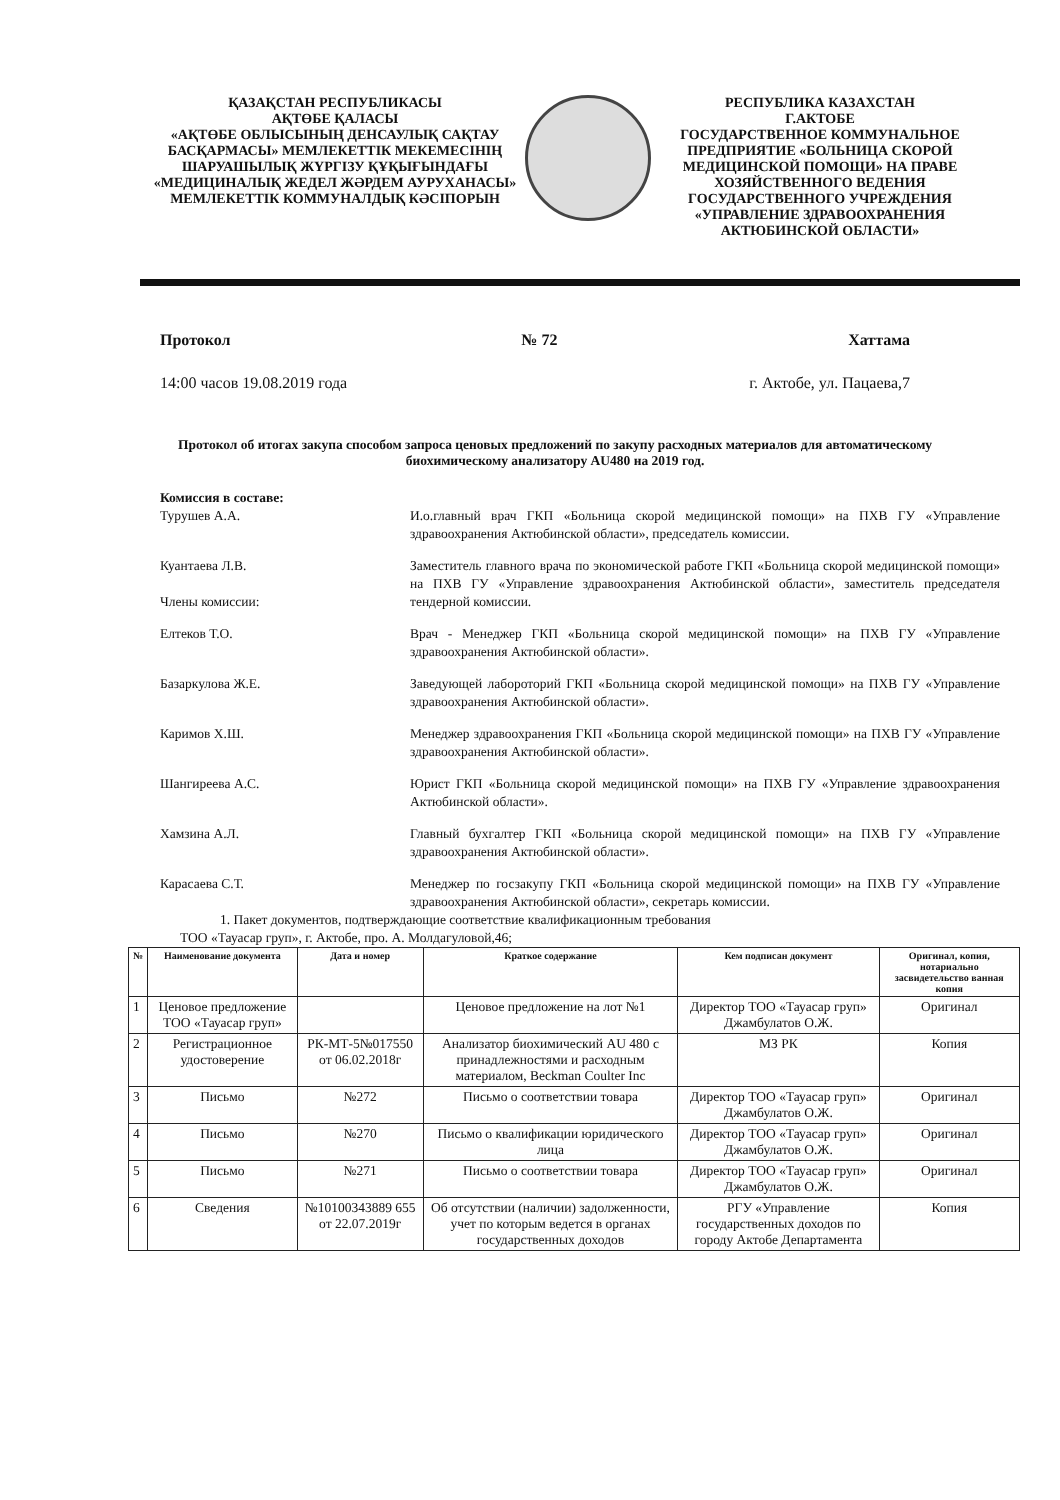ҚАЗАҚСТАН РЕСПУБЛИКАСЫ
АҚТӨБЕ ҚАЛАСЫ
«АҚТӨБЕ ОБЛЫСЫНЫҢ ДЕНСАУЛЫҚ САҚТАУ БАСҚАРМАСЫ» МЕМЛЕКЕТТІК МЕКЕМЕСІНІҢ ШАРУАШЫЛЫҚ ЖҮРГІЗУ ҚҰҚЫҒЫНДАҒЫ «МЕДИЦИНАЛЫҚ ЖЕДЕЛ ЖӘРДЕМ АУРУХАНАСЫ» МЕМЛЕКЕТТІК КОММУНАЛДЫҚ КӘСІПОРЫН
РЕСПУБЛИКА КАЗАХСТАН
Г.АКТОБЕ
ГОСУДАРСТВЕННОЕ КОММУНАЛЬНОЕ ПРЕДПРИЯТИЕ «БОЛЬНИЦА СКОРОЙ МЕДИЦИНСКОЙ ПОМОЩИ» НА ПРАВЕ ХОЗЯЙСТВЕННОГО ВЕДЕНИЯ ГОСУДАРСТВЕННОГО УЧРЕЖДЕНИЯ «УПРАВЛЕНИЕ ЗДРАВООХРАНЕНИЯ АКТЮБИНСКОЙ ОБЛАСТИ»
Протокол № 72 Хаттама
14:00 часов 19.08.2019 года г. Актобе, ул. Пацаева,7
Протокол об итогах закупа способом запроса ценовых предложений по закупу расходных материалов для автоматическому биохимическому анализатору AU480 на 2019 год.
Комиссия в составе:
Турушев А.А. И.о.главный врач ГКП «Больница скорой медицинской помощи» на ПХВ ГУ «Управление здравоохранения Актюбинской области», председатель комиссии.
Куантаева Л.В.
Члены комиссии:
Заместитель главного врача по экономической работе ГКП «Больница скорой медицинской помощи» на ПХВ ГУ «Управление здравоохранения Актюбинской области», заместитель председателя тендерной комиссии.
Елтеков Т.О. Врач - Менеджер ГКП «Больница скорой медицинской помощи» на ПХВ ГУ «Управление здравоохранения Актюбинской области».
Базаркулова Ж.Е. Заведующей лабороторий ГКП «Больница скорой медицинской помощи» на ПХВ ГУ «Управление здравоохранения Актюбинской области».
Каримов Х.Ш. Менеджер здравоохранения ГКП «Больница скорой медицинской помощи» на ПХВ ГУ «Управление здравоохранения Актюбинской области».
Шангиреева А.С. Юрист ГКП «Больница скорой медицинской помощи» на ПХВ ГУ «Управление здравоохранения Актюбинской области».
Хамзина А.Л. Главный бухгалтер ГКП «Больница скорой медицинской помощи» на ПХВ ГУ «Управление здравоохранения Актюбинской области».
Карасаева С.Т. Менеджер по госзакупу ГКП «Больница скорой медицинской помощи» на ПХВ ГУ «Управление здравоохранения Актюбинской области», секретарь комиссии.
1. Пакет документов, подтверждающие соответствие квалификационным требования
ТОО «Тауасар груп», г. Актобе, про. А. Молдагуловой,46;
| № | Наименование документа | Дата и номер | Краткое содержание | Кем подписан документ | Оригинал, копия, нотариально засвидетельство ванная копия |
| --- | --- | --- | --- | --- | --- |
| 1 | Ценовое предложение ТОО «Тауасар груп» | | Ценовое предложение на лот №1 | Директор ТОО «Тауасар груп» Джамбулатов О.Ж. | Оригинал |
| 2 | Регистрационное удостоверение | РК-МТ-5№017550 от 06.02.2018г | Анализатор биохимический AU 480 с принадлежностями и расходным материалом, Beckman Coulter Inc | МЗ РК | Копия |
| 3 | Письмо | №272 | Письмо о соответствии товара | Директор ТОО «Тауасар груп» Джамбулатов О.Ж. | Оригинал |
| 4 | Письмо | №270 | Письмо о квалификации юридического лица | Директор ТОО «Тауасар груп» Джамбулатов О.Ж. | Оригинал |
| 5 | Письмо | №271 | Письмо о соответствии товара | Директор ТОО «Тауасар груп» Джамбулатов О.Ж. | Оригинал |
| 6 | Сведения | №10100343889 655 от 22.07.2019г | Об отсутствии (наличии) задолженности, учет по которым ведется в органах государственных доходов | РГУ «Управление государственных доходов по городу Актобе Департамента | Копия |